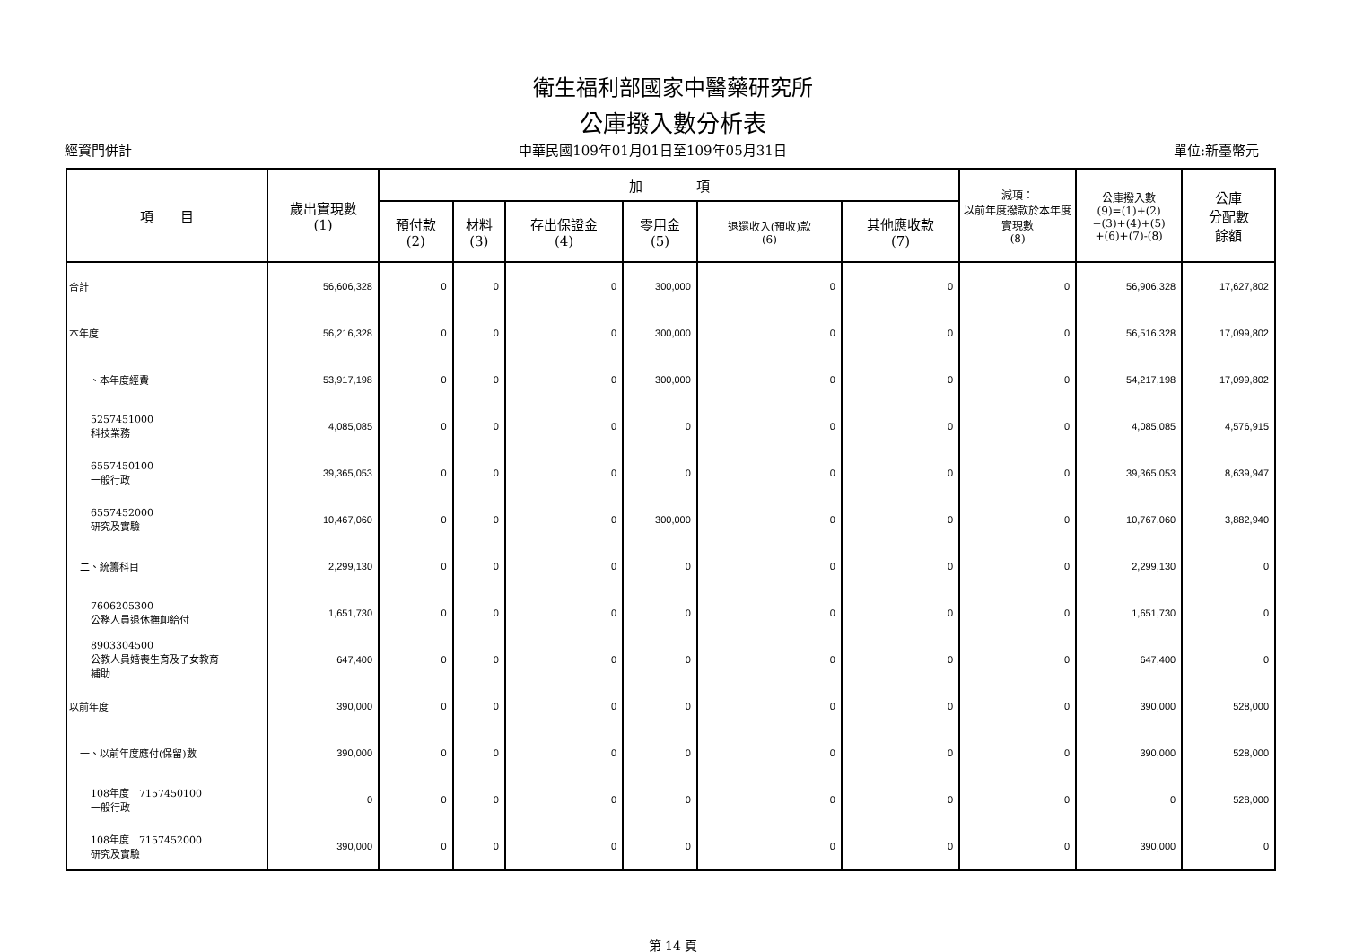衛生福利部國家中醫藥研究所
公庫撥入數分析表
經資門併計 中華民國109年01月01日至109年05月31日 單位:新臺幣元
| 項 目 | 歲出實現數 (1) | 加 項 | | | | | | 減項： 以前年度撥款於本年度實現數 (8) | 公庫撥入數 (9)=(1)+(2) +(3)+(4)+(5) +(6)+(7)-(8) | 公庫 分配數 餘額 |
| --- | --- | --- | --- | --- | --- | --- | --- | --- | --- | --- |
| | | 預付款 (2) | 材料 (3) | 存出保證金 (4) | 零用金 (5) | 退還收入(預收)款 (6) | 其他應收款 (7) | | | |
| 合計 | 56,606,328 | 0 | 0 | 0 | 300,000 | 0 | 0 | 0 | 56,906,328 | 17,627,802 |
| 本年度 | 56,216,328 | 0 | 0 | 0 | 300,000 | 0 | 0 | 0 | 56,516,328 | 17,099,802 |
| 一、本年度經費 | 53,917,198 | 0 | 0 | 0 | 300,000 | 0 | 0 | 0 | 54,217,198 | 17,099,802 |
| 5257451000 科技業務 | 4,085,085 | 0 | 0 | 0 | 0 | 0 | 0 | 0 | 4,085,085 | 4,576,915 |
| 6557450100 一般行政 | 39,365,053 | 0 | 0 | 0 | 0 | 0 | 0 | 0 | 39,365,053 | 8,639,947 |
| 6557452000 研究及實驗 | 10,467,060 | 0 | 0 | 0 | 300,000 | 0 | 0 | 0 | 10,767,060 | 3,882,940 |
| 二、統籌科目 | 2,299,130 | 0 | 0 | 0 | 0 | 0 | 0 | 0 | 2,299,130 | 0 |
| 7606205300 公務人員退休撫卹給付 | 1,651,730 | 0 | 0 | 0 | 0 | 0 | 0 | 0 | 1,651,730 | 0 |
| 8903304500 公教人員婚喪生育及子女教育 補助 | 647,400 | 0 | 0 | 0 | 0 | 0 | 0 | 0 | 647,400 | 0 |
| 以前年度 | 390,000 | 0 | 0 | 0 | 0 | 0 | 0 | 0 | 390,000 | 528,000 |
| 一、以前年度應付(保留)數 | 390,000 | 0 | 0 | 0 | 0 | 0 | 0 | 0 | 390,000 | 528,000 |
| 108年度 7157450100 一般行政 | 0 | 0 | 0 | 0 | 0 | 0 | 0 | 0 | 0 | 528,000 |
| 108年度 7157452000 研究及實驗 | 390,000 | 0 | 0 | 0 | 0 | 0 | 0 | 0 | 390,000 | 0 |
第 14 頁